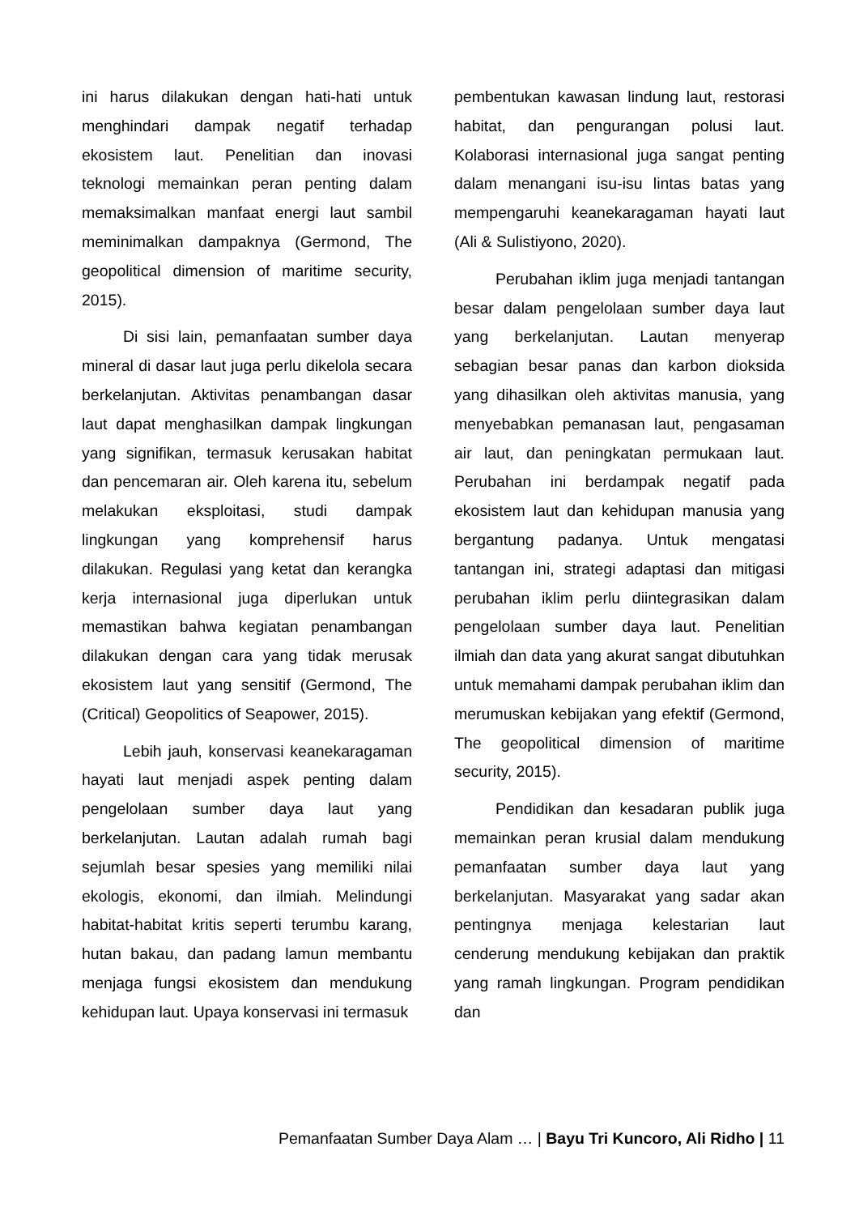ini harus dilakukan dengan hati-hati untuk menghindari dampak negatif terhadap ekosistem laut. Penelitian dan inovasi teknologi memainkan peran penting dalam memaksimalkan manfaat energi laut sambil meminimalkan dampaknya (Germond, The geopolitical dimension of maritime security, 2015).
Di sisi lain, pemanfaatan sumber daya mineral di dasar laut juga perlu dikelola secara berkelanjutan. Aktivitas penambangan dasar laut dapat menghasilkan dampak lingkungan yang signifikan, termasuk kerusakan habitat dan pencemaran air. Oleh karena itu, sebelum melakukan eksploitasi, studi dampak lingkungan yang komprehensif harus dilakukan. Regulasi yang ketat dan kerangka kerja internasional juga diperlukan untuk memastikan bahwa kegiatan penambangan dilakukan dengan cara yang tidak merusak ekosistem laut yang sensitif (Germond, The (Critical) Geopolitics of Seapower, 2015).
Lebih jauh, konservasi keanekaragaman hayati laut menjadi aspek penting dalam pengelolaan sumber daya laut yang berkelanjutan. Lautan adalah rumah bagi sejumlah besar spesies yang memiliki nilai ekologis, ekonomi, dan ilmiah. Melindungi habitat-habitat kritis seperti terumbu karang, hutan bakau, dan padang lamun membantu menjaga fungsi ekosistem dan mendukung kehidupan laut. Upaya konservasi ini termasuk
pembentukan kawasan lindung laut, restorasi habitat, dan pengurangan polusi laut. Kolaborasi internasional juga sangat penting dalam menangani isu-isu lintas batas yang mempengaruhi keanekaragaman hayati laut (Ali & Sulistiyono, 2020).
Perubahan iklim juga menjadi tantangan besar dalam pengelolaan sumber daya laut yang berkelanjutan. Lautan menyerap sebagian besar panas dan karbon dioksida yang dihasilkan oleh aktivitas manusia, yang menyebabkan pemanasan laut, pengasaman air laut, dan peningkatan permukaan laut. Perubahan ini berdampak negatif pada ekosistem laut dan kehidupan manusia yang bergantung padanya. Untuk mengatasi tantangan ini, strategi adaptasi dan mitigasi perubahan iklim perlu diintegrasikan dalam pengelolaan sumber daya laut. Penelitian ilmiah dan data yang akurat sangat dibutuhkan untuk memahami dampak perubahan iklim dan merumuskan kebijakan yang efektif (Germond, The geopolitical dimension of maritime security, 2015).
Pendidikan dan kesadaran publik juga memainkan peran krusial dalam mendukung pemanfaatan sumber daya laut yang berkelanjutan. Masyarakat yang sadar akan pentingnya menjaga kelestarian laut cenderung mendukung kebijakan dan praktik yang ramah lingkungan. Program pendidikan dan
Pemanfaatan Sumber Daya Alam … | Bayu Tri Kuncoro, Ali Ridho | 11